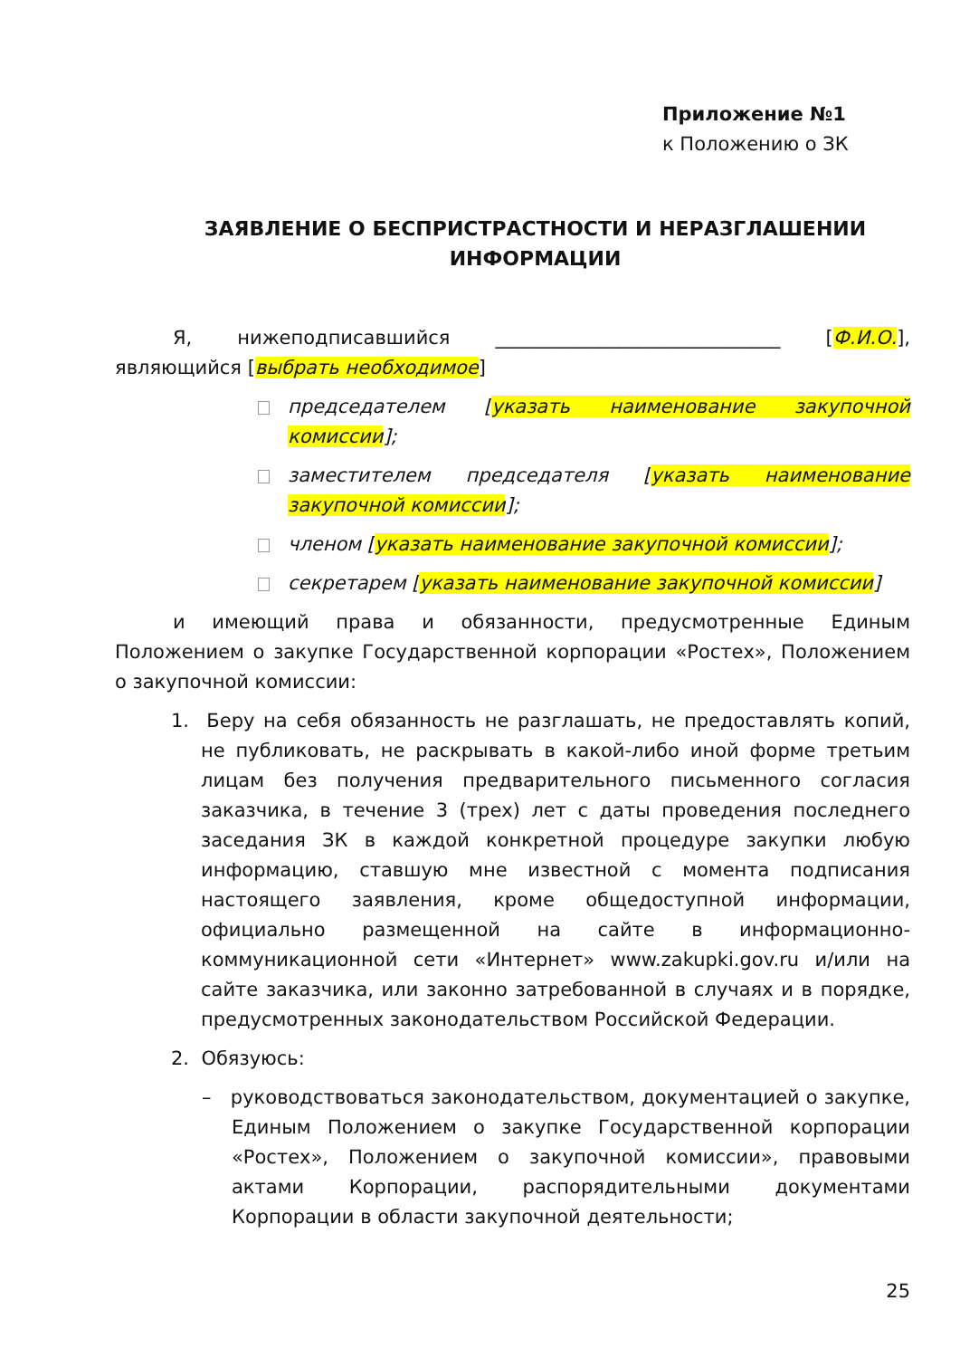Приложение №1
к Положению о ЗК
ЗАЯВЛЕНИЕ О БЕСПРИСТРАСТНОСТИ И НЕРАЗГЛАШЕНИИ ИНФОРМАЦИИ
Я, нижеподписавшийся ______________________________ [Ф.И.О.], являющийся [выбрать необходимое]
председателем [указать наименование закупочной комиссии];
заместителем председателя [указать наименование закупочной комиссии];
членом [указать наименование закупочной комиссии];
секретарем [указать наименование закупочной комиссии]
и имеющий права и обязанности, предусмотренные Единым Положением о закупке Государственной корпорации «Ростех», Положением о закупочной комиссии:
1. Беру на себя обязанность не разглашать, не предоставлять копий, не публиковать, не раскрывать в какой-либо иной форме третьим лицам без получения предварительного письменного согласия заказчика, в течение 3 (трех) лет с даты проведения последнего заседания ЗК в каждой конкретной процедуре закупки любую информацию, ставшую мне известной с момента подписания настоящего заявления, кроме общедоступной информации, официально размещенной на сайте в информационно-коммуникационной сети «Интернет» www.zakupki.gov.ru и/или на сайте заказчика, или законно затребованной в случаях и в порядке, предусмотренных законодательством Российской Федерации.
2. Обязуюсь:
– руководствоваться законодательством, документацией о закупке, Единым Положением о закупке Государственной корпорации «Ростех», Положением о закупочной комиссии», правовыми актами Корпорации, распорядительными документами Корпорации в области закупочной деятельности;
25